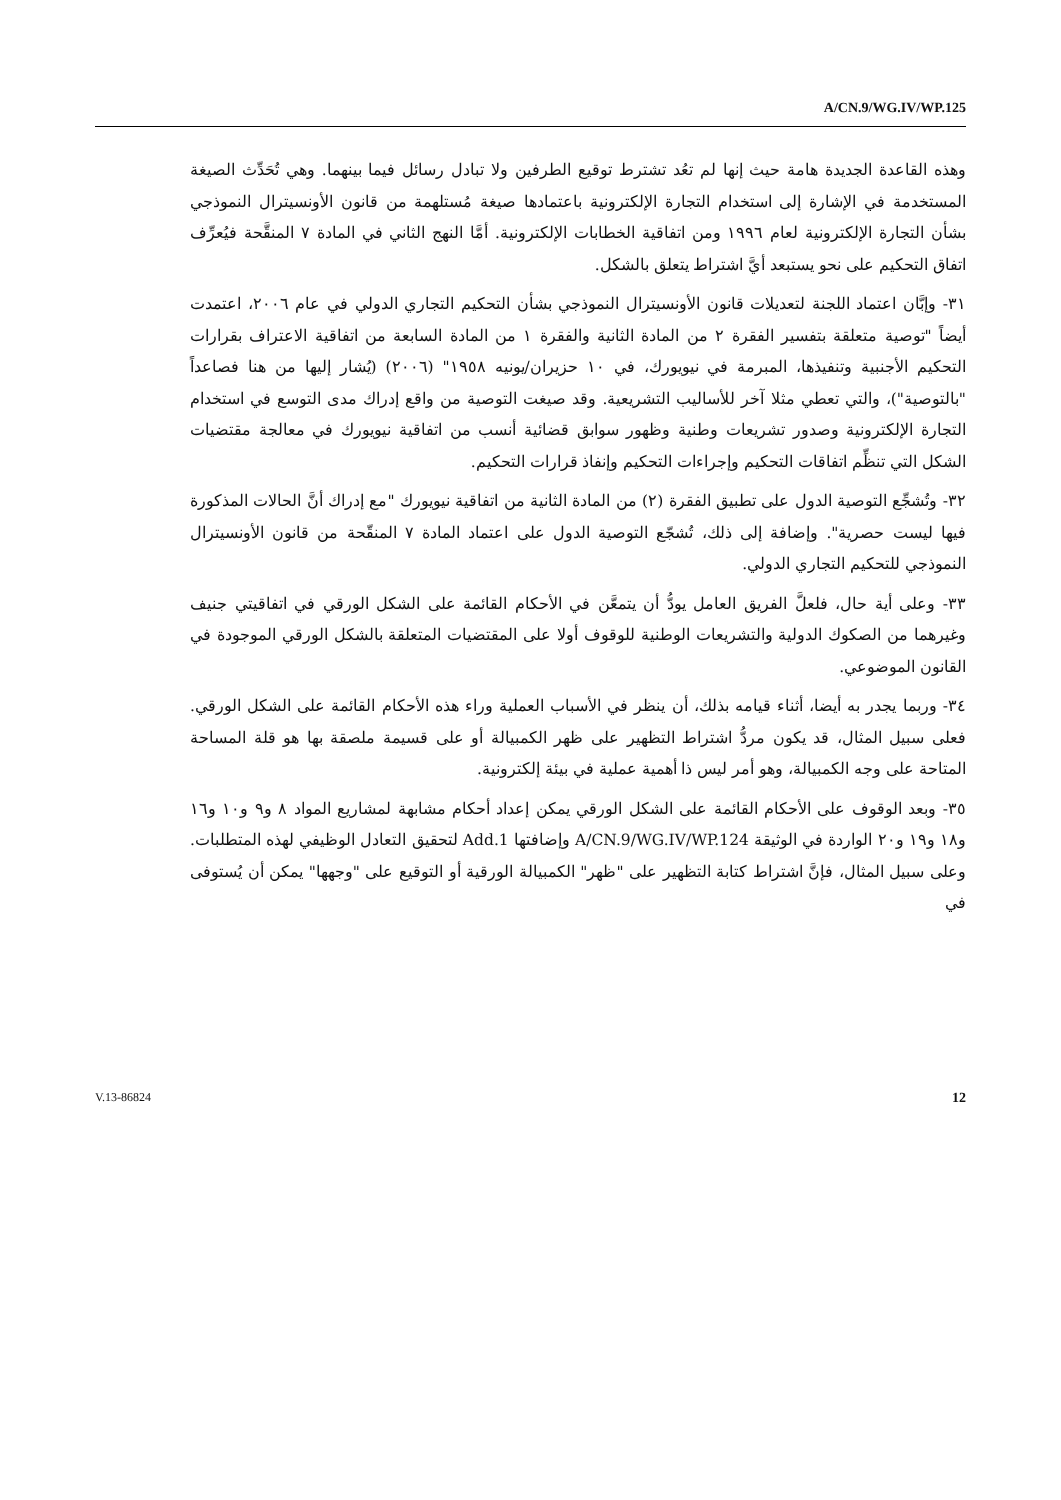A/CN.9/WG.IV/WP.125
وهذه القاعدة الجديدة هامة حيث إنها لم تعُد تشترط توقيع الطرفين ولا تبادل رسائل فيما بينهما. وهي تُحَدِّث الصيغة المستخدمة في الإشارة إلى استخدام التجارة الإلكترونية باعتمادها صيغة مُستلهمة من قانون الأونسيترال النموذجي بشأن التجارة الإلكترونية لعام ١٩٩٦ ومن اتفاقية الخطابات الإلكترونية. أمَّا النهج الثاني في المادة ٧ المنقَّحة فيُعرِّف اتفاق التحكيم على نحو يستبعد أيَّ اشتراط يتعلق بالشكل.
٣١- وإبَّان اعتماد اللجنة لتعديلات قانون الأونسيترال النموذجي بشأن التحكيم التجاري الدولي في عام ٢٠٠٦، اعتمدت أيضاً "توصية متعلقة بتفسير الفقرة ٢ من المادة الثانية والفقرة ١ من المادة السابعة من اتفاقية الاعتراف بقرارات التحكيم الأجنبية وتنفيذها، المبرمة في نيويورك، في ١٠ حزيران/يونيه ١٩٥٨" (٢٠٠٦) (يُشار إليها من هنا فصاعداً "بالتوصية")، والتي تعطي مثلا آخر للأساليب التشريعية. وقد صيغت التوصية من واقع إدراك مدى التوسع في استخدام التجارة الإلكترونية وصدور تشريعات وطنية وظهور سوابق قضائية أنسب من اتفاقية نيويورك في معالجة مقتضيات الشكل التي تنظِّم اتفاقات التحكيم وإجراءات التحكيم وإنفاذ قرارات التحكيم.
٣٢- وتُشجِّع التوصية الدول على تطبيق الفقرة (٢) من المادة الثانية من اتفاقية نيويورك "مع إدراك أنَّ الحالات المذكورة فيها ليست حصرية". وإضافة إلى ذلك، تُشجّع التوصية الدول على اعتماد المادة ٧ المنقّحة من قانون الأونسيترال النموذجي للتحكيم التجاري الدولي.
٣٣- وعلى أية حال، فلعلَّ الفريق العامل يودُّ أن يتمعَّن في الأحكام القائمة على الشكل الورقي في اتفاقيتي جنيف وغيرهما من الصكوك الدولية والتشريعات الوطنية للوقوف أولا على المقتضيات المتعلقة بالشكل الورقي الموجودة في القانون الموضوعي.
٣٤- وربما يجدر به أيضا، أثناء قيامه بذلك، أن ينظر في الأسباب العملية وراء هذه الأحكام القائمة على الشكل الورقي. فعلى سبيل المثال، قد يكون مردُّ اشتراط التظهير على ظهر الكمبيالة أو على قسيمة ملصقة بها هو قلة المساحة المتاحة على وجه الكمبيالة، وهو أمر ليس ذا أهمية عملية في بيئة إلكترونية.
٣٥- وبعد الوقوف على الأحكام القائمة على الشكل الورقي يمكن إعداد أحكام مشابهة لمشاريع المواد ٨ و٩ و١٠ و١٦ و١٨ و١٩ و٢٠ الواردة في الوثيقة A/CN.9/WG.IV/WP.124 وإضافتها Add.1 لتحقيق التعادل الوظيفي لهذه المتطلبات. وعلى سبيل المثال، فإنَّ اشتراط كتابة التظهير على "ظهر" الكمبيالة الورقية أو التوقيع على "وجهها" يمكن أن يُستوفى في
V.13-86824 12